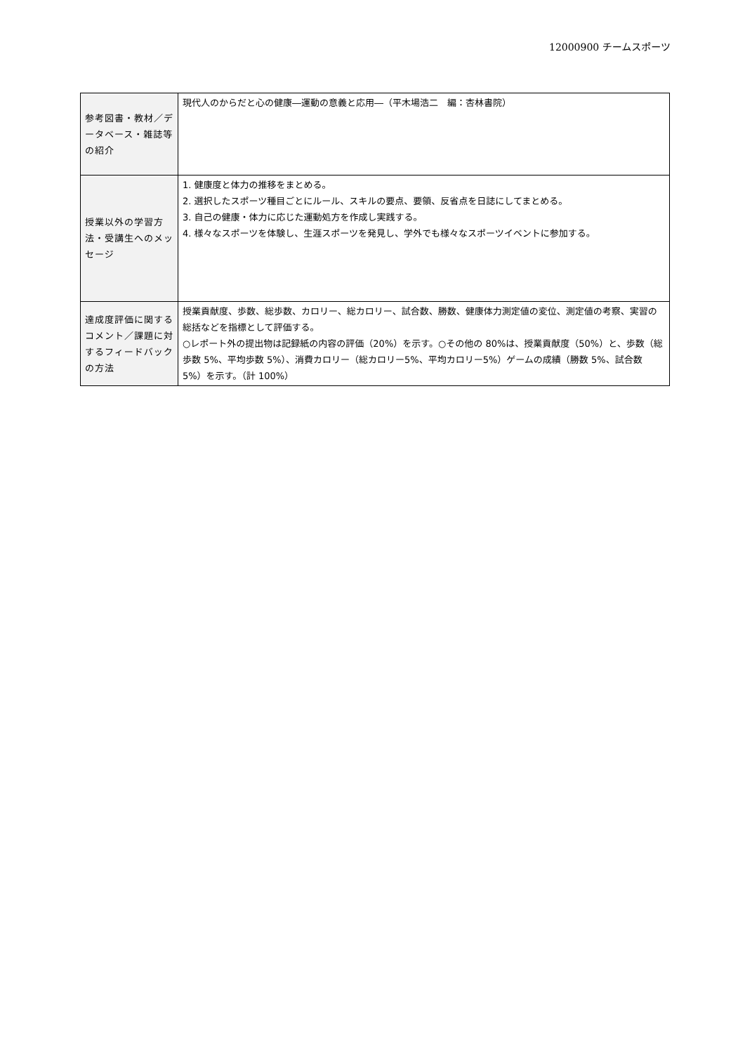12000900 チームスポーツ
| 参考図書・教材／データベース・雑誌等の紹介 | 現代人のからだと心の健康―運動の意義と応用―（平木場浩二 編：杏林書院） |
| 授業以外の学習方法・受講生へのメッセージ | 1. 健康度と体力の推移をまとめる。 2. 選択したスポーツ種目ごとにルール、スキルの要点、要領、反省点を日誌にしてまとめる。 3. 自己の健康・体力に応じた運動処方を作成し実践する。 4. 様々なスポーツを体験し、生涯スポーツを発見し、学外でも様々なスポーツイベントに参加する。 |
| 達成度評価に関するコメント／課題に対するフィードバックの方法 | 授業貢献度、歩数、総歩数、カロリー、総カロリー、試合数、勝数、健康体力測定値の変位、測定値の考察、実習の総括などを指標として評価する。 ○レポート外の提出物は記録紙の内容の評価（20%）を示す。○その他の 80%は、授業貢献度（50%）と、歩数（総歩数 5%、平均歩数 5%）、消費カロリー（総カロリー5%、平均カロリー5%）ゲームの成績（勝数 5%、試合数 5%）を示す。（計 100%） |